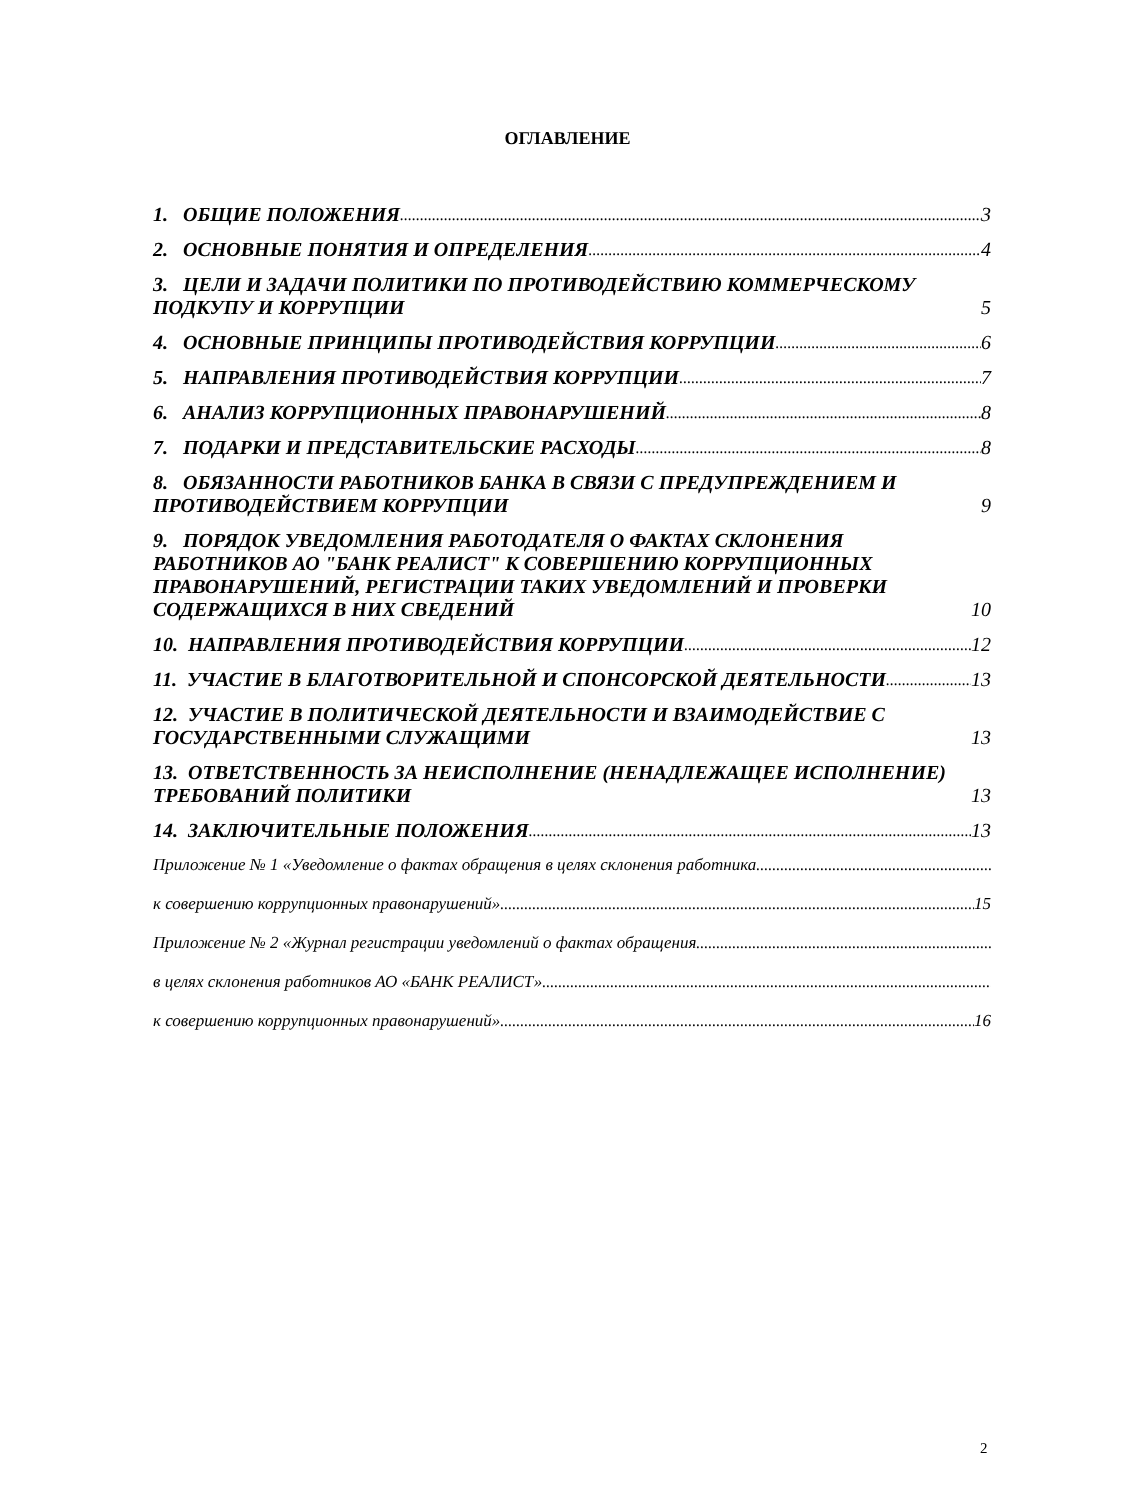ОГЛАВЛЕНИЕ
1. ОБЩИЕ ПОЛОЖЕНИЯ 3
2. ОСНОВНЫЕ ПОНЯТИЯ И ОПРЕДЕЛЕНИЯ 4
3. ЦЕЛИ И ЗАДАЧИ ПОЛИТИКИ ПО ПРОТИВОДЕЙСТВИЮ КОММЕРЧЕСКОМУ ПОДКУПУ И КОРРУПЦИИ 5
4. ОСНОВНЫЕ ПРИНЦИПЫ ПРОТИВОДЕЙСТВИЯ КОРРУПЦИИ 6
5. НАПРАВЛЕНИЯ ПРОТИВОДЕЙСТВИЯ КОРРУПЦИИ 7
6. АНАЛИЗ КОРРУПЦИОННЫХ ПРАВОНАРУШЕНИЙ 8
7. ПОДАРКИ И ПРЕДСТАВИТЕЛЬСКИЕ РАСХОДЫ 8
8. ОБЯЗАННОСТИ РАБОТНИКОВ БАНКА В СВЯЗИ С ПРЕДУПРЕЖДЕНИЕМ И ПРОТИВОДЕЙСТВИЕМ КОРРУПЦИИ 9
9. ПОРЯДОК УВЕДОМЛЕНИЯ РАБОТОДАТЕЛЯ О ФАКТАХ СКЛОНЕНИЯ РАБОТНИКОВ АО "БАНК РЕАЛИСТ" К СОВЕРШЕНИЮ КОРРУПЦИОННЫХ ПРАВОНАРУШЕНИЙ, РЕГИСТРАЦИИ ТАКИХ УВЕДОМЛЕНИЙ И ПРОВЕРКИ СОДЕРЖАЩИХСЯ В НИХ СВЕДЕНИЙ 10
10. НАПРАВЛЕНИЯ ПРОТИВОДЕЙСТВИЯ КОРРУПЦИИ 12
11. УЧАСТИЕ В БЛАГОТВОРИТЕЛЬНОЙ И СПОНСОРСКОЙ ДЕЯТЕЛЬНОСТИ 13
12. УЧАСТИЕ В ПОЛИТИЧЕСКОЙ ДЕЯТЕЛЬНОСТИ И ВЗАИМОДЕЙСТВИЕ С ГОСУДАРСТВЕННЫМИ СЛУЖАЩИМИ 13
13. ОТВЕТСТВЕННОСТЬ ЗА НЕИСПОЛНЕНИЕ (НЕНАДЛЕЖАЩЕЕ ИСПОЛНЕНИЕ) ТРЕБОВАНИЙ ПОЛИТИКИ 13
14. ЗАКЛЮЧИТЕЛЬНЫЕ ПОЛОЖЕНИЯ 13
Приложение № 1 «Уведомление о фактах обращения в целях склонения работника
к совершению коррупционных правонарушений» 15
Приложение № 2 «Журнал регистрации уведомлений о фактах обращения
в целях склонения работников АО «БАНК РЕАЛИСТ»
к совершению коррупционных правонарушений» 16
2